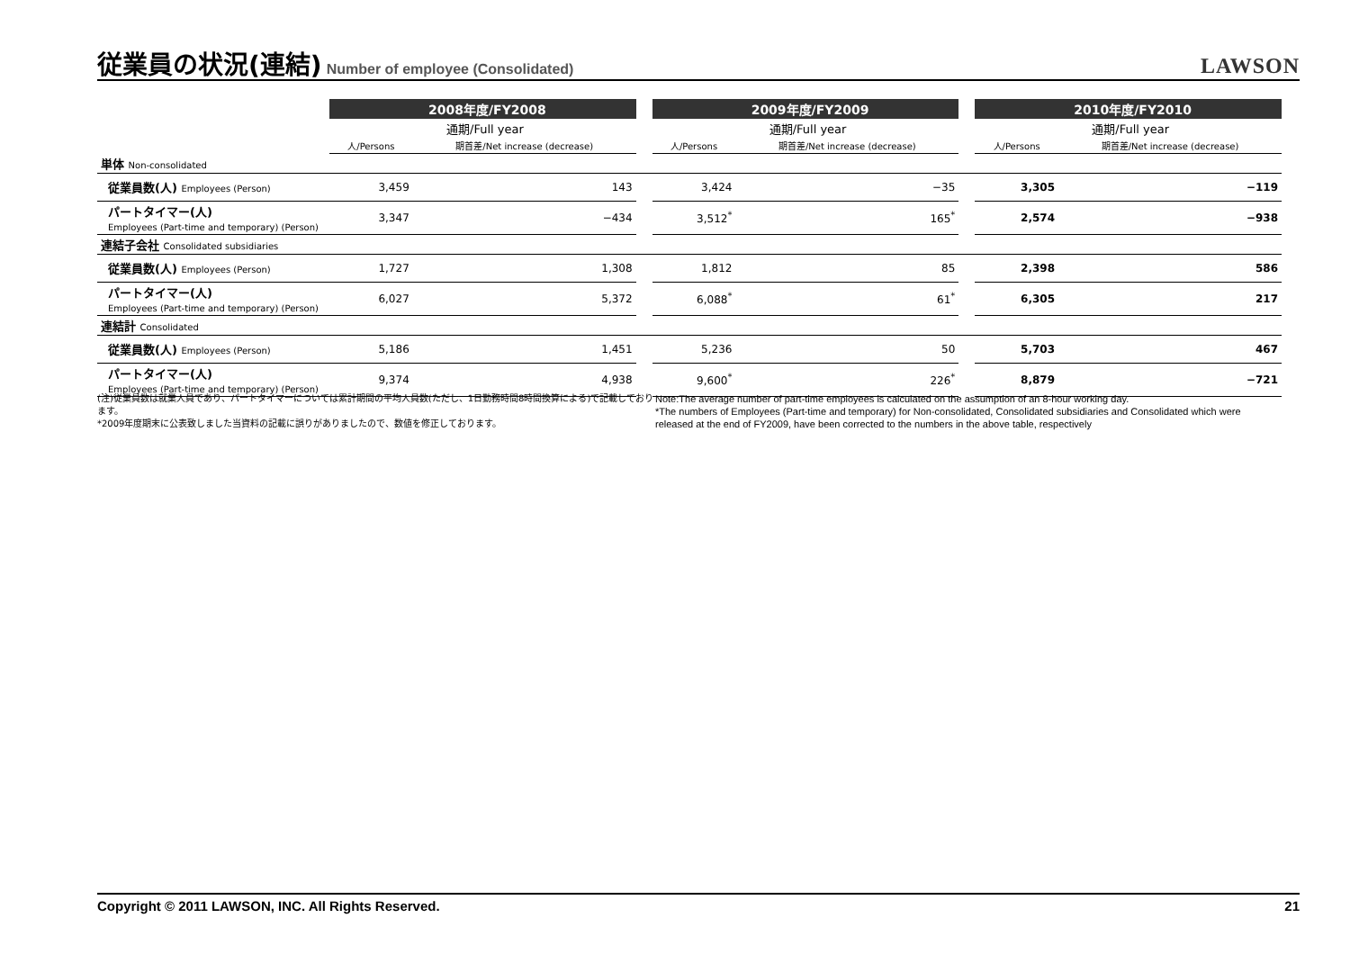従業員の状況(連結)
Number of employee (Consolidated)
LAWSON
| | 2008年度/FY2008 | | | 2009年度/FY2009 | | | 2010年度/FY2010 | |
| --- | --- | --- | --- | --- | --- | --- | --- | --- |
| | 通期/Full year | | | 通期/Full year | | | 通期/Full year | |
| | 人/Persons | 期首差/Net increase (decrease) | | 人/Persons | 期首差/Net increase (decrease) | | 人/Persons | 期首差/Net increase (decrease) |
| 単体 Non-consolidated | | | | | | | | |
| 従業員数(人) Employees (Person) | 3,459 | 143 | | 3,424 | −35 | | 3,305 | −119 |
| パートタイマー(人) Employees (Part-time and temporary) (Person) | 3,347 | −434 | | 3,512<sup>*</sup> | 165<sup>*</sup> | | 2,574 | −938 |
| 連結子会社 Consolidated subsidiaries | | | | | | | | |
| 従業員数(人) Employees (Person) | 1,727 | 1,308 | | 1,812 | 85 | | 2,398 | 586 |
| パートタイマー(人) Employees (Part-time and temporary) (Person) | 6,027 | 5,372 | | 6,088<sup>*</sup> | 61<sup>*</sup> | | 6,305 | 217 |
| 連結計 Consolidated | | | | | | | | |
| 従業員数(人) Employees (Person) | 5,186 | 1,451 | | 5,236 | 50 | | 5,703 | 467 |
| パートタイマー(人) Employees (Part-time and temporary) (Person) | 9,374 | 4,938 | | 9,600<sup>*</sup> | 226<sup>*</sup> | | 8,879 | −721 |
(注)従業員数は就業人員であり、パートタイマーについては累計期間の平均人員数(ただし、1日勤務時間8時間換算による)で記載しております。
*2009年度期末に公表致しました当資料の記載に誤りがありましたので、数値を修正しております。
Note:The average number of part-time employees is calculated on the assumption of an 8-hour working day.
*The numbers of Employees (Part-time and temporary) for Non-consolidated, Consolidated subsidiaries and Consolidated which were released at the end of FY2009, have been corrected to the numbers in the above table, respectively
Copyright © 2011 LAWSON, INC. All Rights Reserved. 21